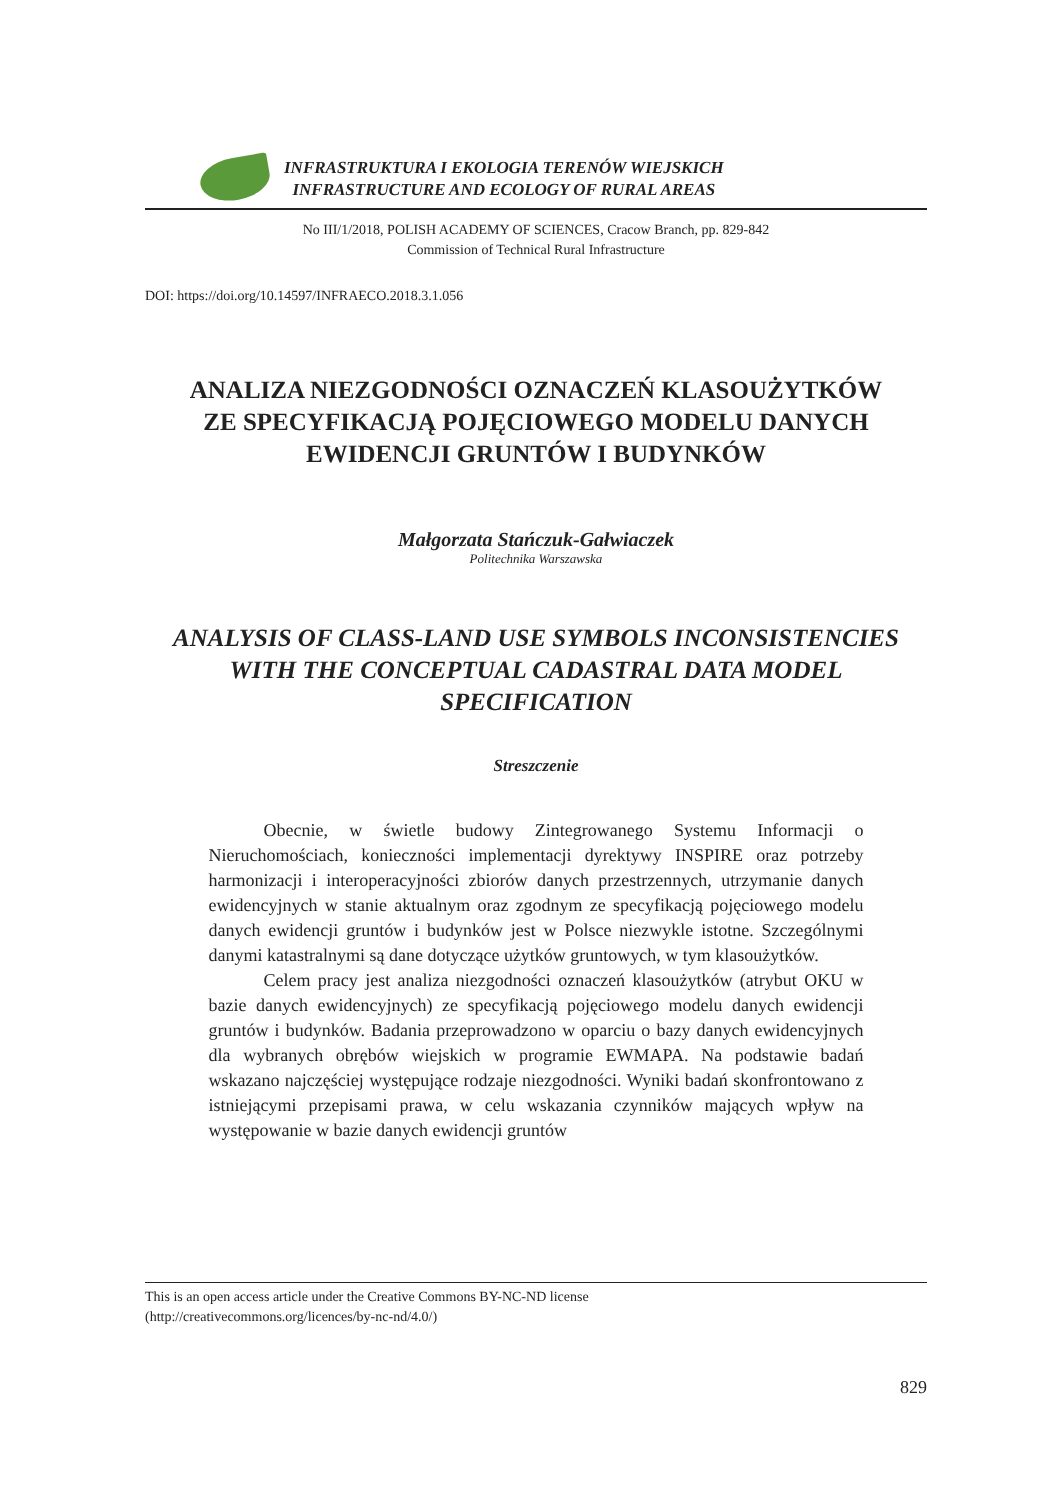INFRASTRUKTURA I EKOLOGIA TERENÓW WIEJSKICH
INFRASTRUCTURE AND ECOLOGY OF RURAL AREAS
No III/1/2018, POLISH ACADEMY OF SCIENCES, Cracow Branch, pp. 829-842
Commission of Technical Rural Infrastructure
DOI: https://doi.org/10.14597/INFRAECO.2018.3.1.056
ANALIZA NIEZGODNOŚCI OZNACZEŃ KLASOUŻYTKÓW
ZE SPECYFIKACJĄ POJĘCIOWEGO MODELU DANYCH
EWIDENCJI GRUNTÓW I BUDYNKÓW
Małgorzata Stańczuk-Gałwiaczek
Politechnika Warszawska
ANALYSIS OF CLASS-LAND USE SYMBOLS INCONSISTENCIES
WITH THE CONCEPTUAL CADASTRAL DATA MODEL
SPECIFICATION
Streszczenie
Obecnie, w świetle budowy Zintegrowanego Systemu Informacji o Nieruchomościach, konieczności implementacji dyrektywy INSPIRE oraz potrzeby harmonizacji i interoperacyjności zbiorów danych przestrzennych, utrzymanie danych ewidencyjnych w stanie aktualnym oraz zgodnym ze specyfikacją pojęciowego modelu danych ewidencji gruntów i budynków jest w Polsce niezwykle istotne. Szczególnymi danymi katastralnymi są dane dotyczące użytków gruntowych, w tym klasoużytków.
Celem pracy jest analiza niezgodności oznaczeń klasoużytków (atrybut OKU w bazie danych ewidencyjnych) ze specyfikacją pojęciowego modelu danych ewidencji gruntów i budynków. Badania przeprowadzono w oparciu o bazy danych ewidencyjnych dla wybranych obrębów wiejskich w programie EWMAPA. Na podstawie badań wskazano najczęściej występujące rodzaje niezgodności. Wyniki badań skonfrontowano z istniejącymi przepisami prawa, w celu wskazania czynników mających wpływ na występowanie w bazie danych ewidencji gruntów
This is an open access article under the Creative Commons BY-NC-ND license
(http://creativecommons.org/licences/by-nc-nd/4.0/)
829